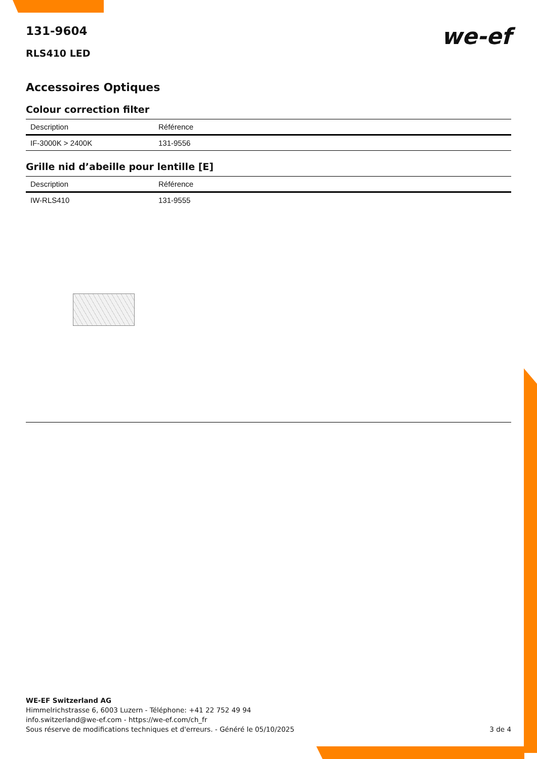we-ef
131-9604
RLS410 LED
Accessoires Optiques
Colour correction filter
| Description | Référence |
| --- | --- |
| IF-3000K > 2400K | 131-9556 |
Grille nid d’abeille pour lentille [E]
| Description | Référence |
| --- | --- |
| IW-RLS410 | 131-9555 |
WE-EF Switzerland AG
Himmelrichstrasse 6, 6003 Luzern - Téléphone: +41 22 752 49 94
info.switzerland@we-ef.com - https://we-ef.com/ch_fr
Sous réserve de modifications techniques et d'erreurs. - Généré le 05/10/2025 3 de 4